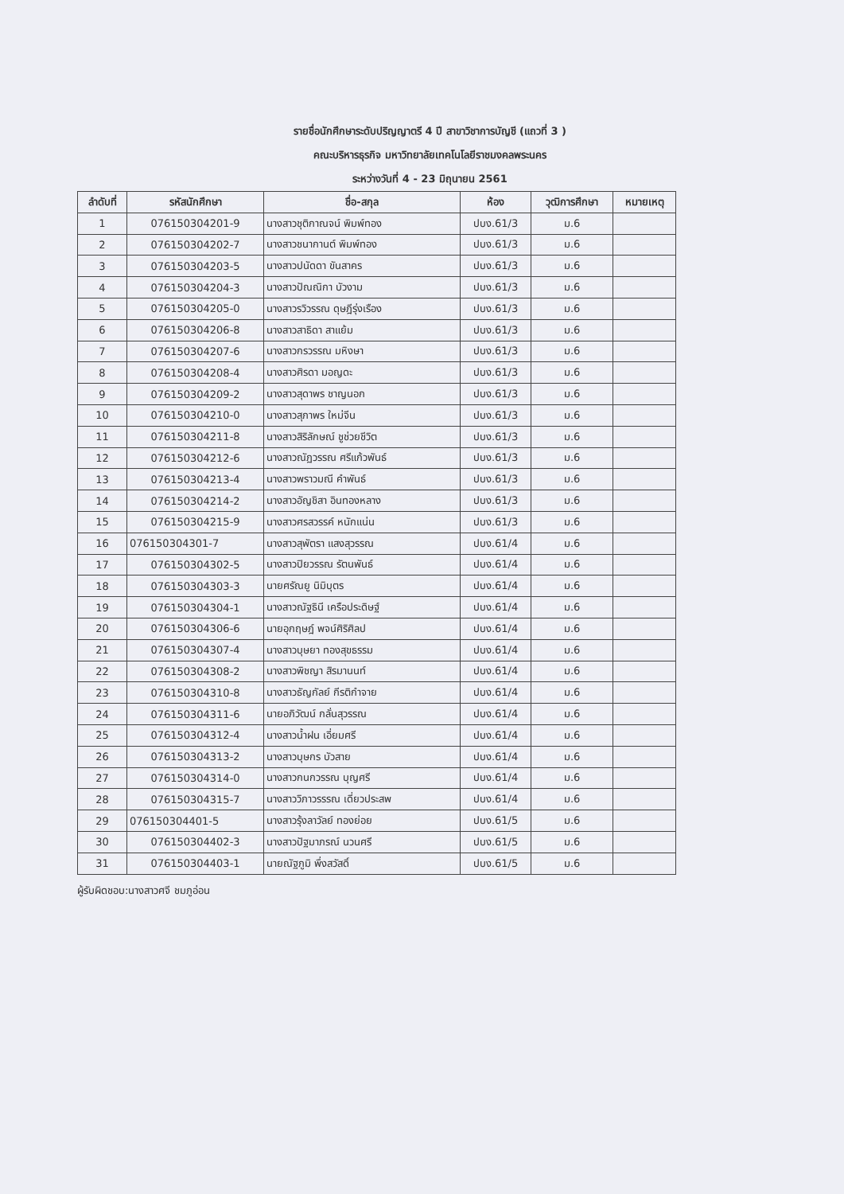รายชื่อนักศึกษาระดับปริญญาตรี 4 ปี สาขาวิชาการบัญชี (แถวที่ 3 )
คณะบริหารธุรกิจ มหาวิทยาลัยเทคโนโลยีราชมงคลพระนคร
ระหว่างวันที่ 4 - 23 มิถุนายน 2561
| ลำดับที่ | รหัสนักศึกษา | ชื่อ-สกุล | ห้อง | วุฒิการศึกษา | หมายเหตุ |
| --- | --- | --- | --- | --- | --- |
| 1 | 076150304201-9 | นางสาวชุติกาณจน์ พิมพ์ทอง | ปบง.61/3 | ม.6 | |
| 2 | 076150304202-7 | นางสาวชนากานต์ พิมพ์ทอง | ปบง.61/3 | ม.6 | |
| 3 | 076150304203-5 | นางสาวปนัดดา ขันสาคร | ปบง.61/3 | ม.6 | |
| 4 | 076150304204-3 | นางสาวปัณณิกา บัวงาม | ปบง.61/3 | ม.6 | |
| 5 | 076150304205-0 | นางสาวรวิวรรณ ดุษฎีรุ่งเรือง | ปบง.61/3 | ม.6 | |
| 6 | 076150304206-8 | นางสาวสาธิดา สาแย้ม | ปบง.61/3 | ม.6 | |
| 7 | 076150304207-6 | นางสาวกรวรรณ มหิงษา | ปบง.61/3 | ม.6 | |
| 8 | 076150304208-4 | นางสาวศิรดา มอญดะ | ปบง.61/3 | ม.6 | |
| 9 | 076150304209-2 | นางสาวสุดาพร ชาญนอก | ปบง.61/3 | ม.6 | |
| 10 | 076150304210-0 | นางสาวสุภาพร ใหม่จีน | ปบง.61/3 | ม.6 | |
| 11 | 076150304211-8 | นางสาวสิริลักษณ์ ชูช่วยชีวิต | ปบง.61/3 | ม.6 | |
| 12 | 076150304212-6 | นางสาวณัฏวรรณ ศรีแก้วพันธ์ | ปบง.61/3 | ม.6 | |
| 13 | 076150304213-4 | นางสาวพราวมณี คำพันธ์ | ปบง.61/3 | ม.6 | |
| 14 | 076150304214-2 | นางสาวอัญชิสา อินทองหลาง | ปบง.61/3 | ม.6 | |
| 15 | 076150304215-9 | นางสาวศรสวรรค์ หนักแน่น | ปบง.61/3 | ม.6 | |
| 16 | 076150304301-7 | นางสาวสุพัตรา แสงสุวรรณ | ปบง.61/4 | ม.6 | |
| 17 | 076150304302-5 | นางสาวปิยวรรณ รัตนพันธ์ | ปบง.61/4 | ม.6 | |
| 18 | 076150304303-3 | นายศรัณยู นิมิบุตร | ปบง.61/4 | ม.6 | |
| 19 | 076150304304-1 | นางสาวณัฐธินี เครือประดิษฐ์ | ปบง.61/4 | ม.6 | |
| 20 | 076150304306-6 | นายอุกฤษฎ์ พจน์ศิริศิลป | ปบง.61/4 | ม.6 | |
| 21 | 076150304307-4 | นางสาวบุษยา ทองสุขธรรม | ปบง.61/4 | ม.6 | |
| 22 | 076150304308-2 | นางสาวพิชญา สิรมานนท์ | ปบง.61/4 | ม.6 | |
| 23 | 076150304310-8 | นางสาวธัญกัลย์ กีรติกำจาย | ปบง.61/4 | ม.6 | |
| 24 | 076150304311-6 | นายอภิวัฒน์ กลั่นสุวรรณ | ปบง.61/4 | ม.6 | |
| 25 | 076150304312-4 | นางสาวน้ำฝน เอี่ยมศรี | ปบง.61/4 | ม.6 | |
| 26 | 076150304313-2 | นางสาวบุษกร บัวสาย | ปบง.61/4 | ม.6 | |
| 27 | 076150304314-0 | นางสาวกนกวรรณ บุญศรี | ปบง.61/4 | ม.6 | |
| 28 | 076150304315-7 | นางสาววิภาวรรรณ เดี่ยวประสพ | ปบง.61/4 | ม.6 | |
| 29 | 076150304401-5 | นางสาวรุ้งลาวัลย์ ทองย่อย | ปบง.61/5 | ม.6 | |
| 30 | 076150304402-3 | นางสาวปัฐมาภรณ์ นวนศรี | ปบง.61/5 | ม.6 | |
| 31 | 076150304403-1 | นายณัฐภูมิ พึ่งสวัสดิ์ | ปบง.61/5 | ม.6 | |
ผู้รับผิดชอบ:นางสาวศจี ชมภูอ่อน